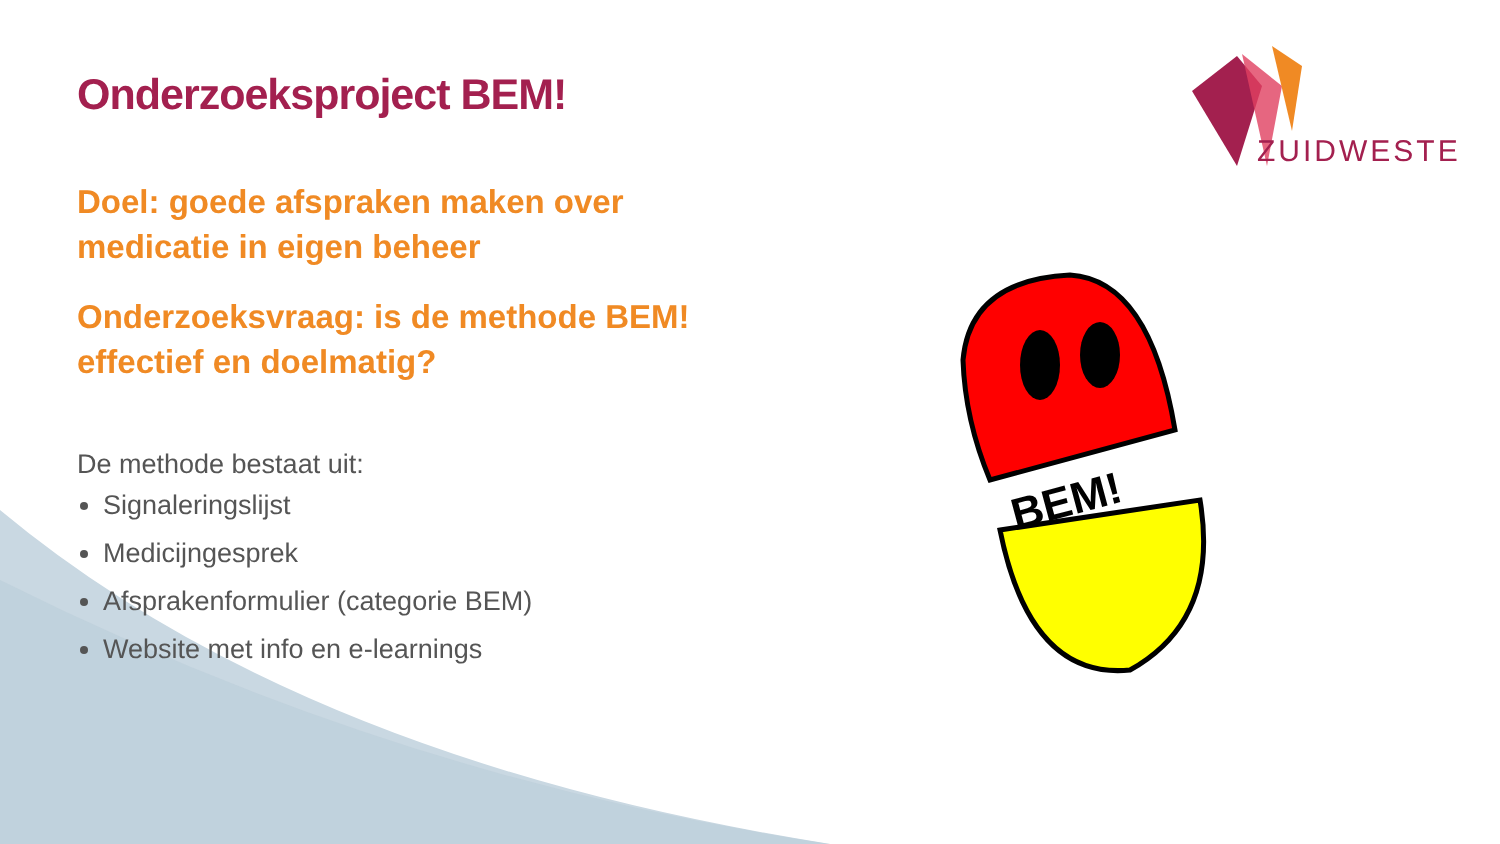ZUIDWESTER
BEM!
Onderzoeksproject BEM!
Doel: goede afspraken maken over medicatie in eigen beheer
Onderzoeksvraag: is de methode BEM! effectief en doelmatig?
De methode bestaat uit:
Signaleringslijst
Medicijngesprek
Afsprakenformulier (categorie BEM)
Website met info en e-learnings